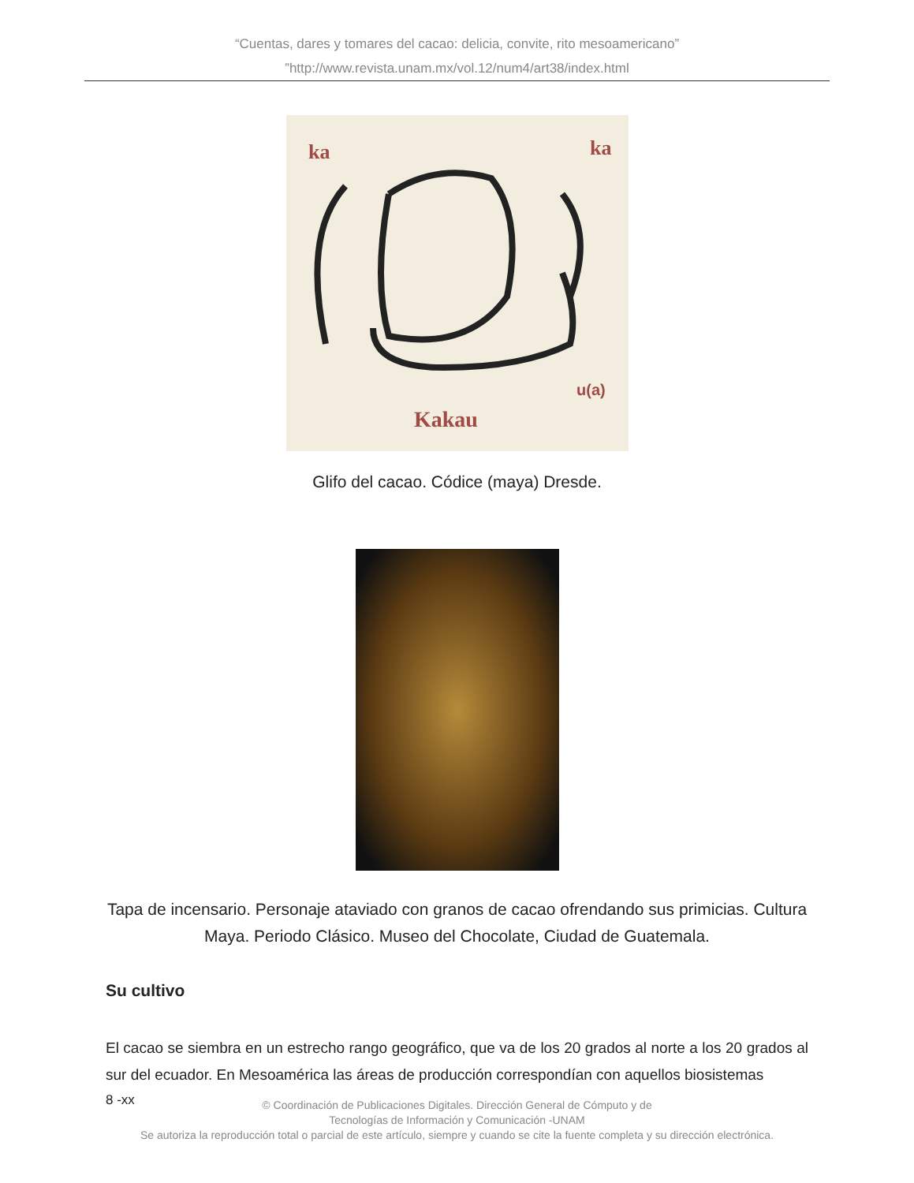“Cuentas, dares y tomares del cacao: delicia, convite, rito mesoamericano”
”http://www.revista.unam.mx/vol.12/num4/art38/index.html
ka
ka
u(a)
Kakau
Glifo del cacao. Códice (maya) Dresde.
Tapa de incensario. Personaje ataviado con granos de cacao ofrendando sus primicias. Cultura
Maya. Periodo Clásico. Museo del Chocolate, Ciudad de Guatemala.
Su cultivo
El cacao se siembra en un estrecho rango geográfico, que va de los 20 grados al norte a los 20 grados al sur del ecuador. En Mesoamérica las áreas de producción correspondían con aquellos biosistemas
8 -xx
© Coordinación de Publicaciones Digitales. Dirección General de Cómputo y de
Tecnologías de Información y Comunicación -UNAM
Se autoriza la reproducción total o parcial de este artículo, siempre y cuando se cite la fuente completa y su dirección electrónica.